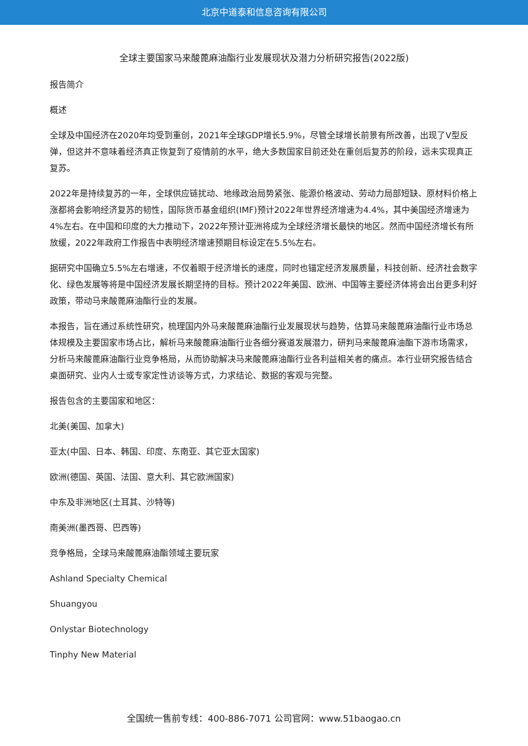北京中道泰和信息咨询有限公司
全球主要国家马来酸蓖麻油酯行业发展现状及潜力分析研究报告(2022版)
报告简介
概述
全球及中国经济在2020年均受到重创，2021年全球GDP增长5.9%，尽管全球增长前景有所改善，出现了V型反弹，但这并不意味着经济真正恢复到了疫情前的水平，绝大多数国家目前还处在重创后复苏的阶段，远未实现真正复苏。
2022年是持续复苏的一年，全球供应链扰动、地缘政治局势紧张、能源价格波动、劳动力局部短缺、原材料价格上涨都将会影响经济复苏的韧性，国际货币基金组织(IMF)预计2022年世界经济增速为4.4%，其中美国经济增速为4%左右。在中国和印度的大力推动下，2022年预计亚洲将成为全球经济增长最快的地区。然而中国经济增长有所放缓，2022年政府工作报告中表明经济增速预期目标设定在5.5%左右。
据研究中国确立5.5%左右增速，不仅着眼于经济增长的速度，同时也锚定经济发展质量，科技创新、经济社会数字化、绿色发展等将是中国经济发展长期坚持的目标。预计2022年美国、欧洲、中国等主要经济体将会出台更多利好政策，带动马来酸蓖麻油酯行业的发展。
本报告，旨在通过系统性研究，梳理国内外马来酸蓖麻油酯行业发展现状与趋势，估算马来酸蓖麻油酯行业市场总体规模及主要国家市场占比，解析马来酸蓖麻油酯行业各细分赛道发展潜力，研判马来酸蓖麻油酯下游市场需求，分析马来酸蓖麻油酯行业竞争格局，从而协助解决马来酸蓖麻油酯行业各利益相关者的痛点。本行业研究报告结合桌面研究、业内人士或专家定性访谈等方式，力求结论、数据的客观与完整。
报告包含的主要国家和地区：
北美(美国、加拿大)
亚太(中国、日本、韩国、印度、东南亚、其它亚太国家)
欧洲(德国、英国、法国、意大利、其它欧洲国家)
中东及非洲地区(土耳其、沙特等)
南美洲(墨西哥、巴西等)
竞争格局，全球马来酸蓖麻油酯领域主要玩家
Ashland Specialty Chemical
Shuangyou
Onlystar Biotechnology
Tinphy New Material
全国统一售前专线：400-886-7071 公司官网：www.51baogao.cn